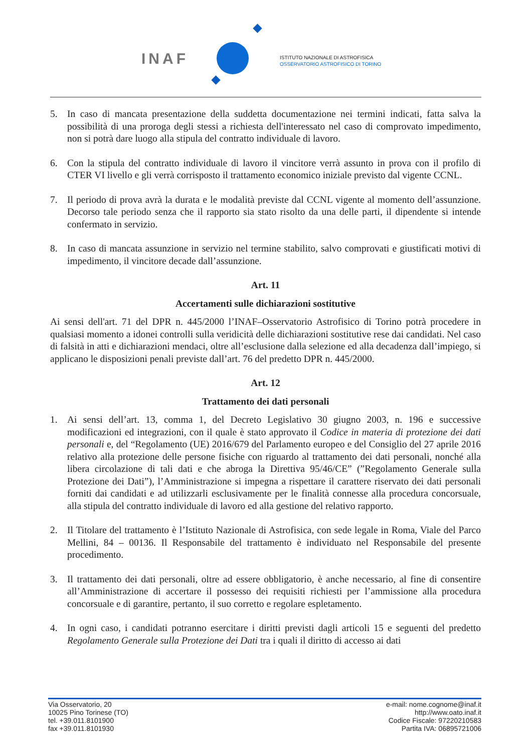INAF
ISTITUTO NAZIONALE DI ASTROFISICA
OSSERVATORIO ASTROFISICO DI TORINO
5. In caso di mancata presentazione della suddetta documentazione nei termini indicati, fatta salva la possibilità di una proroga degli stessi a richiesta dell'interessato nel caso di comprovato impedimento, non si potrà dare luogo alla stipula del contratto individuale di lavoro.
6. Con la stipula del contratto individuale di lavoro il vincitore verrà assunto in prova con il profilo di CTER VI livello e gli verrà corrisposto il trattamento economico iniziale previsto dal vigente CCNL.
7. Il periodo di prova avrà la durata e le modalità previste dal CCNL vigente al momento dell’assunzione. Decorso tale periodo senza che il rapporto sia stato risolto da una delle parti, il dipendente si intende confermato in servizio.
8. In caso di mancata assunzione in servizio nel termine stabilito, salvo comprovati e giustificati motivi di impedimento, il vincitore decade dall’assunzione.
Art. 11
Accertamenti sulle dichiarazioni sostitutive
Ai sensi dell'art. 71 del DPR n. 445/2000 l’INAF–Osservatorio Astrofisico di Torino potrà procedere in qualsiasi momento a idonei controlli sulla veridicità delle dichiarazioni sostitutive rese dai candidati. Nel caso di falsità in atti e dichiarazioni mendaci, oltre all’esclusione dalla selezione ed alla decadenza dall’impiego, si applicano le disposizioni penali previste dall’art. 76 del predetto DPR n. 445/2000.
Art. 12
Trattamento dei dati personali
1. Ai sensi dell’art. 13, comma 1, del Decreto Legislativo 30 giugno 2003, n. 196 e successive modificazioni ed integrazioni, con il quale è stato approvato il Codice in materia di protezione dei dati personali e, del “Regolamento (UE) 2016/679 del Parlamento europeo e del Consiglio del 27 aprile 2016 relativo alla protezione delle persone fisiche con riguardo al trattamento dei dati personali, nonché alla libera circolazione di tali dati e che abroga la Direttiva 95/46/CE” (”Regolamento Generale sulla Protezione dei Dati”), l’Amministrazione si impegna a rispettare il carattere riservato dei dati personali forniti dai candidati e ad utilizzarli esclusivamente per le finalità connesse alla procedura concorsuale, alla stipula del contratto individuale di lavoro ed alla gestione del relativo rapporto.
2. Il Titolare del trattamento è l’Istituto Nazionale di Astrofisica, con sede legale in Roma, Viale del Parco Mellini, 84 – 00136. Il Responsabile del trattamento è individuato nel Responsabile del presente procedimento.
3. Il trattamento dei dati personali, oltre ad essere obbligatorio, è anche necessario, al fine di consentire all’Amministrazione di accertare il possesso dei requisiti richiesti per l’ammissione alla procedura concorsuale e di garantire, pertanto, il suo corretto e regolare espletamento.
4. In ogni caso, i candidati potranno esercitare i diritti previsti dagli articoli 15 e seguenti del predetto Regolamento Generale sulla Protezione dei Dati tra i quali il diritto di accesso ai dati
Via Osservatorio, 20
10025 Pino Torinese (TO)
tel. +39.011.8101900
fax +39.011.8101930
e-mail: nome.cognome@inaf.it
http://www.oato.inaf.it
Codice Fiscale: 97220210583
Partita IVA: 06895721006